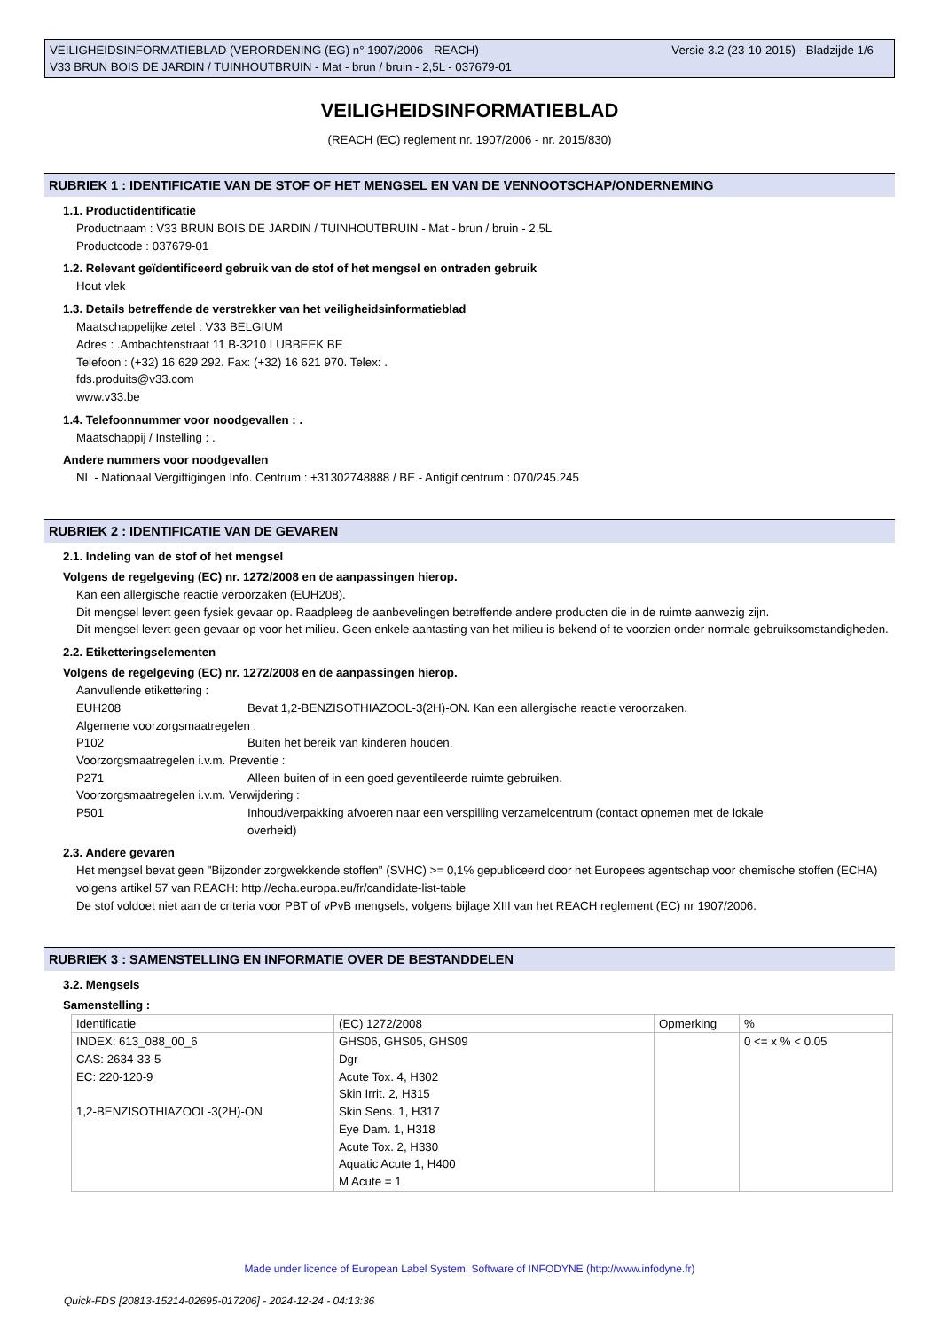Versie 3.2 (23-10-2015) - Bladzijde 1/6 VEILIGHEIDSINFORMATIEBLAD (VERORDENING (EG) n° 1907/2006 - REACH)
V33 BRUN BOIS DE JARDIN / TUINHOUTBRUIN - Mat - brun / bruin - 2,5L - 037679-01
VEILIGHEIDSINFORMATIEBLAD
(REACH (EC) reglement nr. 1907/2006 - nr. 2015/830)
RUBRIEK 1 : IDENTIFICATIE VAN DE STOF OF HET MENGSEL EN VAN DE VENNOOTSCHAP/ONDERNEMING
1.1. Productidentificatie
Productnaam : V33 BRUN BOIS DE JARDIN / TUINHOUTBRUIN - Mat - brun / bruin - 2,5L
Productcode : 037679-01
1.2. Relevant geïdentificeerd gebruik van de stof of het mengsel en ontraden gebruik
Hout vlek
1.3. Details betreffende de verstrekker van het veiligheidsinformatieblad
Maatschappelijke zetel : V33 BELGIUM
Adres : .Ambachtenstraat 11 B-3210 LUBBEEK BE
Telefoon : (+32) 16 629 292. Fax: (+32) 16 621 970. Telex: .
fds.produits@v33.com
www.v33.be
1.4. Telefoonnummer voor noodgevallen : .
Maatschappij / Instelling : .
Andere nummers voor noodgevallen
NL - Nationaal Vergiftigingen Info. Centrum : +31302748888 / BE - Antigif centrum : 070/245.245
RUBRIEK 2 : IDENTIFICATIE VAN DE GEVAREN
2.1. Indeling van de stof of het mengsel
Volgens de regelgeving (EC) nr. 1272/2008 en de aanpassingen hierop.
Kan een allergische reactie veroorzaken (EUH208).
Dit mengsel levert geen fysiek gevaar op. Raadpleeg de aanbevelingen betreffende andere producten die in de ruimte aanwezig zijn.
Dit mengsel levert geen gevaar op voor het milieu. Geen enkele aantasting van het milieu is bekend of te voorzien onder normale gebruiksomstandigheden.
2.2. Etiketteringselementen
Volgens de regelgeving (EC) nr. 1272/2008 en de aanpassingen hierop.
Aanvullende etikettering :
EUH208 Bevat 1,2-BENZISOTHIAZOOL-3(2H)-ON. Kan een allergische reactie veroorzaken.
Algemene voorzorgsmaatregelen :
P102 Buiten het bereik van kinderen houden.
Voorzorgsmaatregelen i.v.m. Preventie :
P271 Alleen buiten of in een goed geventileerde ruimte gebruiken.
Voorzorgsmaatregelen i.v.m. Verwijdering :
P501 Inhoud/verpakking afvoeren naar een verspilling verzamelcentrum (contact opnemen met de lokale overheid)
2.3. Andere gevaren
Het mengsel bevat geen "Bijzonder zorgwekkende stoffen" (SVHC) >= 0,1% gepubliceerd door het Europees agentschap voor chemische stoffen (ECHA) volgens artikel 57 van REACH: http://echa.europa.eu/fr/candidate-list-table
De stof voldoet niet aan de criteria voor PBT of vPvB mengsels, volgens bijlage XIII van het REACH reglement (EC) nr 1907/2006.
RUBRIEK 3 : SAMENSTELLING EN INFORMATIE OVER DE BESTANDDELEN
3.2. Mengsels
Samenstelling :
| Identificatie | (EC) 1272/2008 | Opmerking | % |
| --- | --- | --- | --- |
| INDEX: 613_088_00_6 CAS: 2634-33-5 EC: 220-120-9 1,2-BENZISOTHIAZOOL-3(2H)-ON | GHS06, GHS05, GHS09 Dgr Acute Tox. 4, H302 Skin Irrit. 2, H315 Skin Sens. 1, H317 Eye Dam. 1, H318 Acute Tox. 2, H330 Aquatic Acute 1, H400 M Acute = 1 | | 0 <= x % < 0.05 |
Made under licence of European Label System, Software of INFODYNE (http://www.infodyne.fr)
Quick-FDS [20813-15214-02695-017206] - 2024-12-24 - 04:13:36